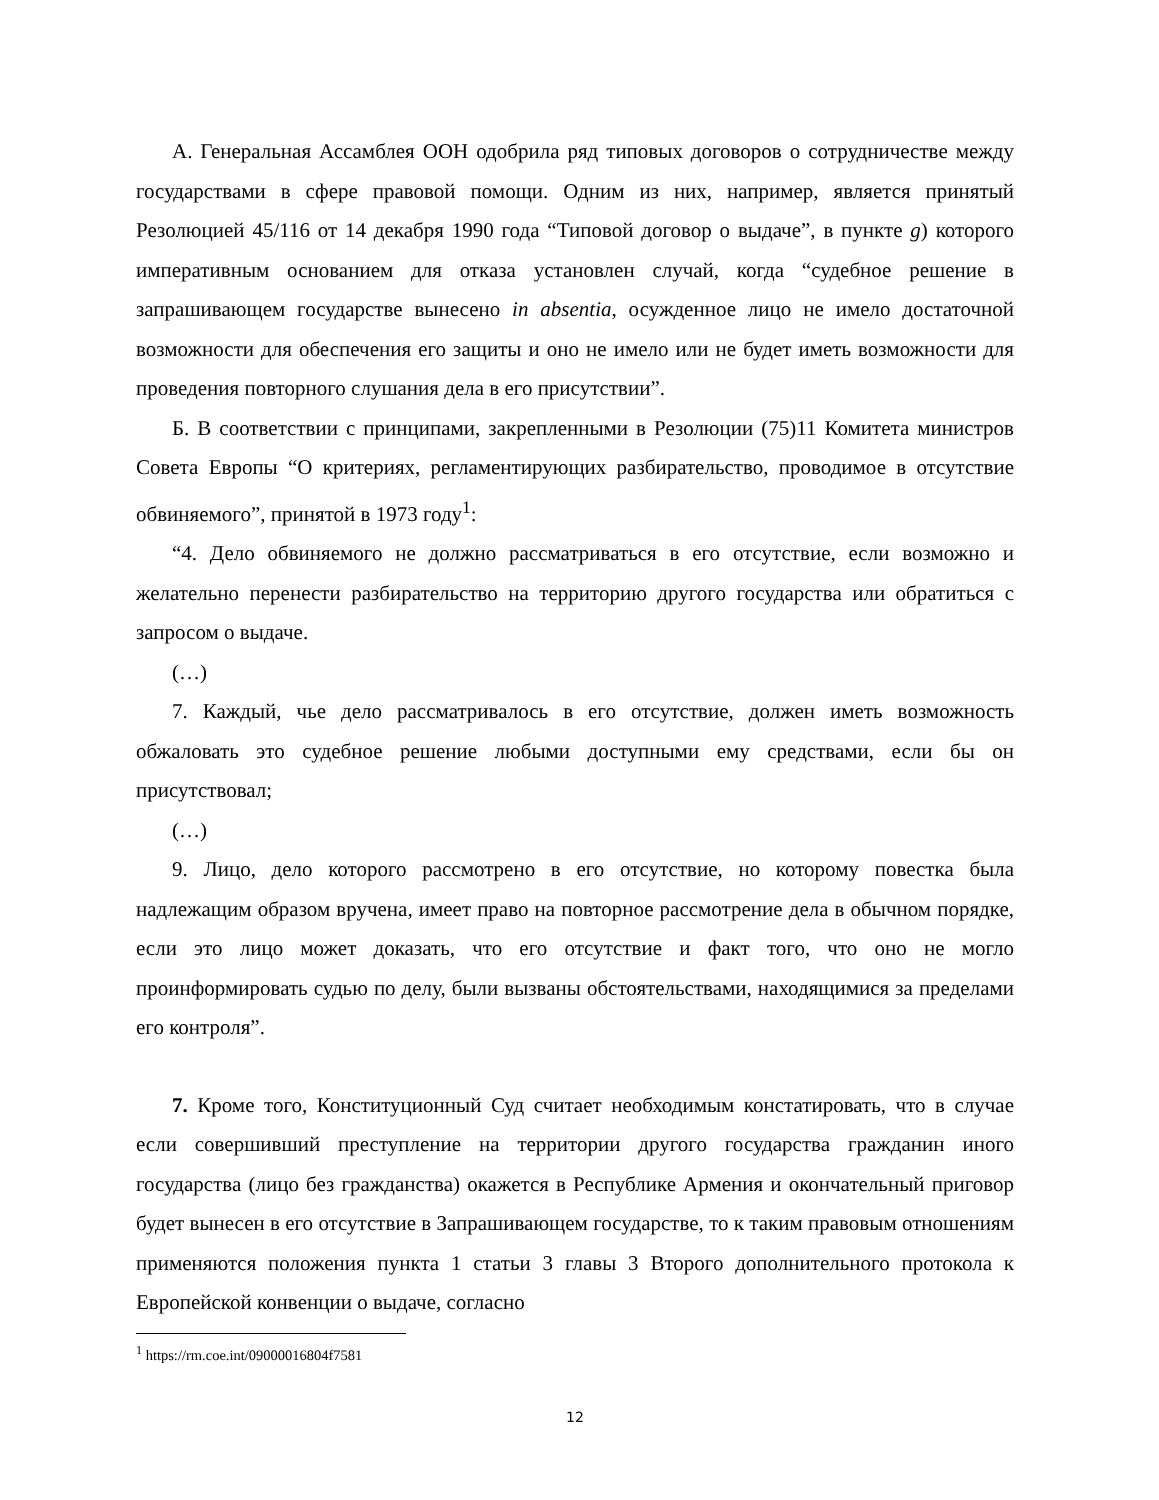А. Генеральная Ассамблея ООН одобрила ряд типовых договоров о сотрудничестве между государствами в сфере правовой помощи. Одним из них, например, является принятый Резолюцией 45/116 от 14 декабря 1990 года “Типовой договор о выдаче”, в пункте g) которого императивным основанием для отказа установлен случай, когда “судебное решение в запрашивающем государстве вынесено in absentia, осужденное лицо не имело достаточной возможности для обеспечения его защиты и оно не имело или не будет иметь возможности для проведения повторного слушания дела в его присутствии”.
Б. В соответствии с принципами, закрепленными в Резолюции (75)11 Комитета министров Совета Европы “О критериях, регламентирующих разбирательство, проводимое в отсутствие обвиняемого”, принятой в 1973 году<sup>1</sup>:
“4. Дело обвиняемого не должно рассматриваться в его отсутствие, если возможно и желательно перенести разбирательство на территорию другого государства или обратиться с запросом о выдаче.
(…)
7. Каждый, чье дело рассматривалось в его отсутствие, должен иметь возможность обжаловать это судебное решение любыми доступными ему средствами, если бы он присутствовал;
(…)
9. Лицо, дело которого рассмотрено в его отсутствие, но которому повестка была надлежащим образом вручена, имеет право на повторное рассмотрение дела в обычном порядке, если это лицо может доказать, что его отсутствие и факт того, что оно не могло проинформировать судью по делу, были вызваны обстоятельствами, находящимися за пределами его контроля”.
7. Кроме того, Конституционный Суд считает необходимым констатировать, что в случае если совершивший преступление на территории другого государства гражданин иного государства (лицо без гражданства) окажется в Республике Армения и окончательный приговор будет вынесен в его отсутствие в Запрашивающем государстве, то к таким правовым отношениям применяются положения пункта 1 статьи 3 главы 3 Второго дополнительного протокола к Европейской конвенции о выдаче, согласно
<sup>1</sup> https://rm.coe.int/09000016804f7581
12